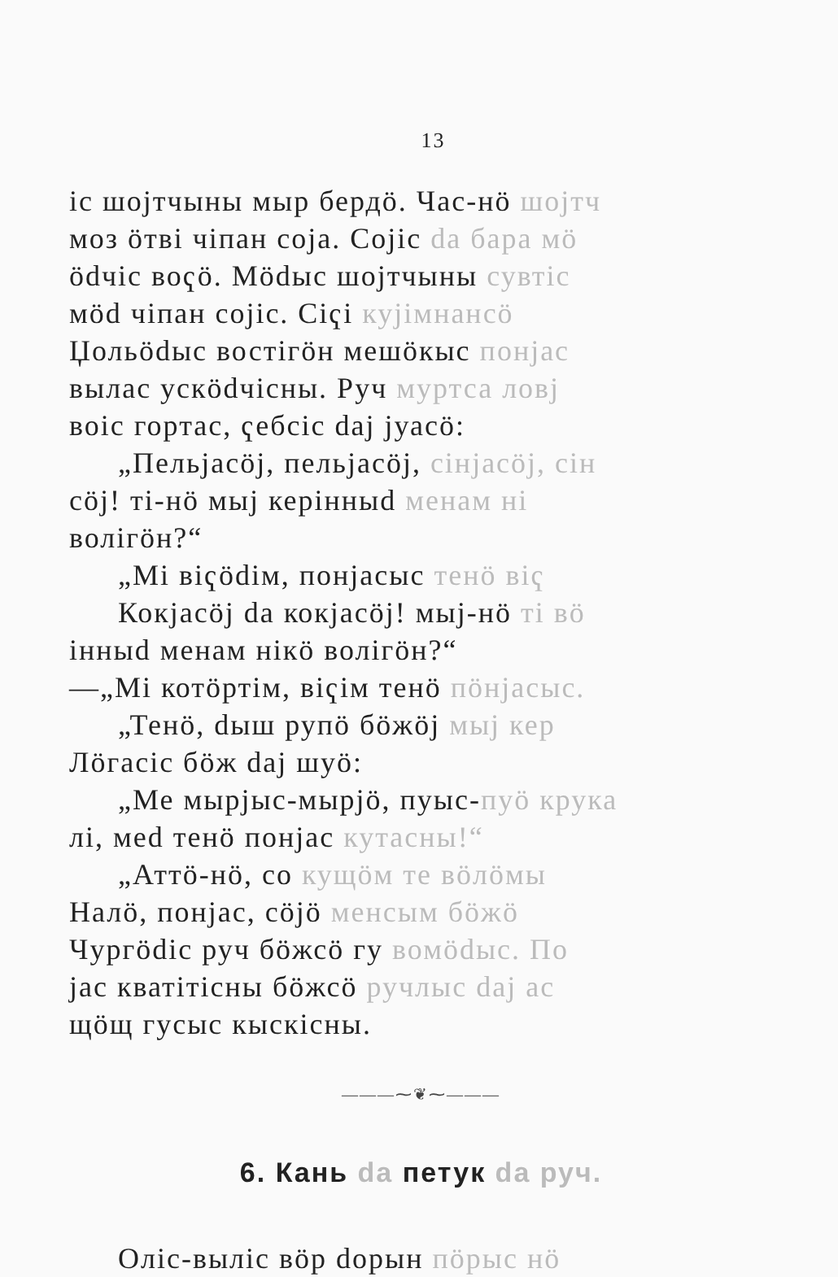13
іс шојтчыны мыр бердӧ. Час-нӧ шојтч
моз ӧтві чіпан соја. Сојіс da бара мӧ
ӧdчіс воҁӧ. Мӧdыс шојтчыны сувтіс
мӧd чіпан сојіс. Сіҁі куjімнанcӧ
Џольӧdыс востігӧн мешӧкыс понјас
вылас ускӧdчісны. Руч муртса ловј
воіс гортас, ҁебсіс daj јуасӧ:
„Пельјасӧј, пельјасӧј, сінјасӧј, сін
сӧј! ті-нӧ мыј керінныd менам ні
волігӧн?“
„Мі віҁӧdім, понјасыс тенӧ віҁ
Кокјасӧј da кокјасӧј! мыј-нӧ ті вӧ
інныd менам нікӧ волігӧн?“
—„Мі котӧртім, віҁім тенӧ пӧнјасыс.
„Тенӧ, dыш рупӧ бӧжӧј мыј кер
Лӧгасіс бӧж daj шуӧ:
„Ме мырјыс-мырјӧ, пуыс-пуӧ крука
лі, меd тенӧ понјас кутасны!“
„Аттӧ-нӧ, со кущӧм те вӧлӧмы
Налӧ, понјас, сӧјӧ менсым бӧжӧ
Чургӧdіс руч бӧжсӧ гу вомӧdыс. По
јас кватітісны бӧжсӧ ручлыс daj ас
щӧщ гусыс кыскісны.
———⁓❦⁓———
6. Кань da петук da руч.
Оліс-выліс вӧр dорын пӧрыс нӧ